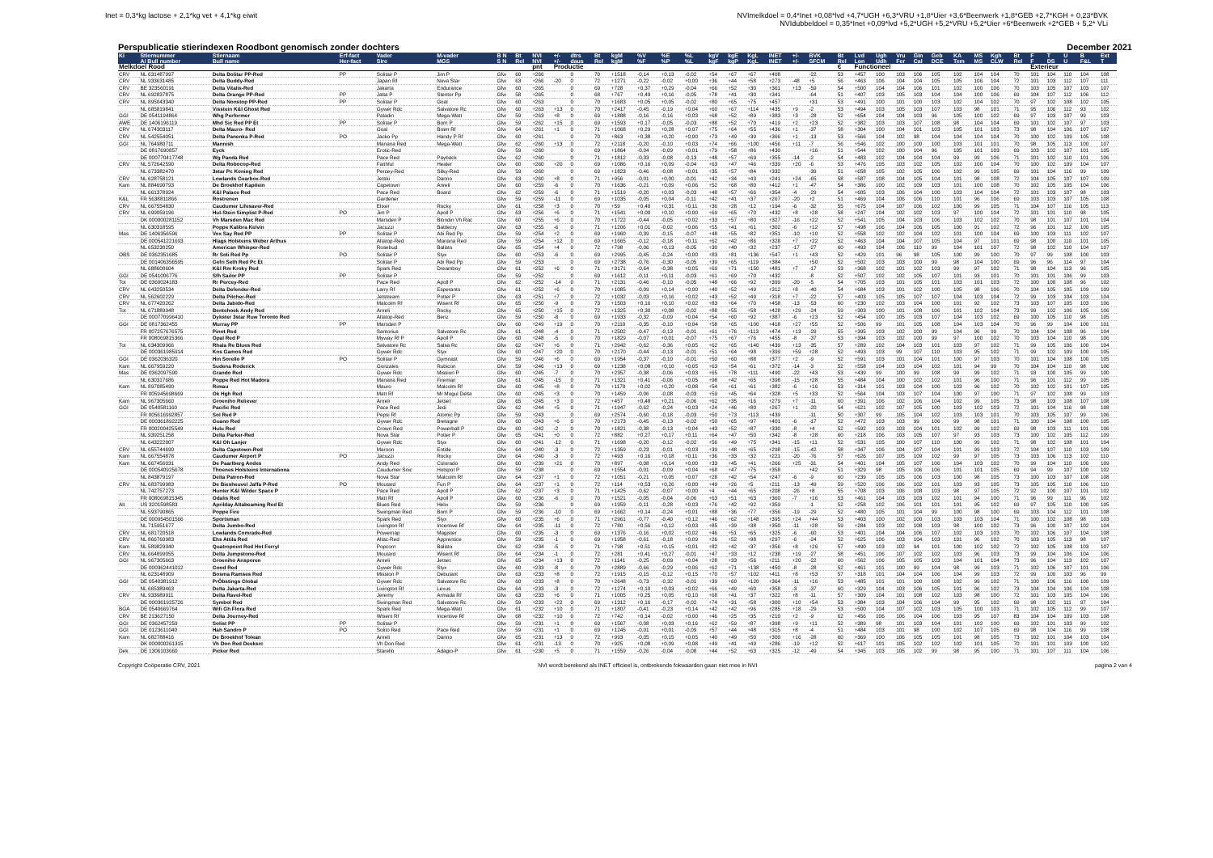Inet = 0,3*kg lactose + 2,1*kg vet + 4,1*kg eiwit
NVImelkdoel = 0,4*Inet +0,08*lvd +4,7*UGH +6,3*VRU +1,8*Uier +3,6*Beenwerk +1,8*GEB +2,7*KGH + 0,23*BVK
NVIdubbeldoel = 0,35*Inet +0,09*lvd +5,2*UGH +5,2*VRU +5,2*Uier +6*Beenwerk +2*GEB + 5,2* VLi
Perspublicatie stierindexen Roodbont genomisch zonder dochters
December 2021
| Ki | Stiernummer | Stiernaam | Erf-fact | Vader | M-vader | B N | Bt | NVI | +/- | dtrs | Bt | kgM | %V | %E | %L | kgV | kgE | KgL | INET | +/- | BVK | Bt | Lvd | Ugh | Vru | Gin | Geb | KA | MS | Kgh | Bt | F | T | U | B | Ext |
| --- | --- | --- | --- | --- | --- | --- | --- | --- | --- | --- | --- | --- | --- | --- | --- | --- | --- | --- | --- | --- | --- | --- | --- | --- | --- | --- | --- | --- | --- | --- | --- | --- | --- | --- | --- | --- |
| | Ai Bull number | Bull name | Her-fact | Sire | MGS | S N | Rel | NVI | +/- | daus | Rel | kgM | %F | %P | %L | kgF | kgP | KgL | INET | +/- | SFCM | Rel | Lon | Udh | Fer | Cal | DCE | Tem | MS | CLW | Rel | F | DS | U | F&L | T |
| Melkdoel Rood | | | | | | | | pnt | Productie | | | | | | | | | | | | | € | Functioneel | | | | | | | | | Exterieur | | | | |
| CRV | NL 631487997 | Delta Bolitar PP-Red | PP | Solitair P | Jim P | Gfw | 60 | +266 | | 0 | 70 | +1518 | -0,14 | +0,13 | -0,02 | +54 | +67 | +67 | +408 | | -22 | 53 | +457 | 100 | 103 | 106 | 105 | 102 | 104 | 104 | 70 | 101 | 104 | 110 | 104 | 108 |
| CRV | NL 933631485 | Delta Buddy-Red | | Japan Rf | Nova Star | Gfw | 63 | +266 | -20 | 0 | 72 | +1271 | -0,22 | -0,02 | +0,00 | +36 | +44 | +58 | +273 | -48 | +5 | 56 | +463 | 106 | 104 | 104 | 105 | 105 | 106 | 104 | 72 | 101 | 103 | 112 | 107 | 111 |
| CRV | BE 323560191 | Delta Vitalis-Red | | Jakarta | Endurance | Gfw | 60 | +265 | | 0 | 69 | +728 | +0,37 | +0,29 | -0,04 | +66 | +52 | +30 | +361 | +13 | -59 | 54 | +500 | 104 | 104 | 106 | 101 | 102 | 100 | 106 | 70 | 103 | 105 | 107 | 103 | 107 |
| CRV | NL 692837875 | Delta Orange PP-Red | PP | Jatta P | Stentor Pp | Gfw | 58 | +265 | | 0 | 68 | +767 | +0,49 | +0,16 | -0,05 | +78 | +41 | +30 | +341 | | -64 | 51 | +407 | 103 | 105 | 103 | 104 | 104 | 100 | 106 | 69 | 104 | 107 | 112 | 106 | 112 |
| CRV | NL 895043340 | Delta Nonstop PP-Red | PP | Solitair P | Goal | Gfw | 60 | +263 | | 0 | 70 | +1683 | +0,05 | +0,05 | -0,02 | +80 | +65 | +75 | +457 | | +31 | 53 | +491 | 100 | 101 | 100 | 103 | 102 | 104 | 102 | 70 | 97 | 102 | 108 | 102 | 105 |
| | NL 685819841 | Visstein K&I Ghost Red | | Gywer Rdc | Salvatore Rc | Gfw | 60 | +263 | +13 | 0 | 70 | +2417 | -0,45 | -0,19 | +0,04 | +60 | +67 | +114 | +435 | +9 | -2 | 53 | +494 | 103 | 105 | 103 | 107 | 103 | 98 | 101 | 71 | 95 | 106 | 112 | 93 | 102 |
| GGI | DE 0541194864 | Whg Performer | | Paladin | Mega-Watt | Gfw | 59 | +263 | +8 | 0 | 69 | +1888 | -0,16 | -0,16 | +0,03 | +68 | +52 | +89 | +383 | +3 | -28 | 52 | +654 | 104 | 104 | 103 | 96 | 105 | 100 | 102 | 69 | 97 | 103 | 107 | 99 | 103 |
| AWE | DE 1406196119 | Mhd Sic Red PP Et | PP | Solitair P | Born P | Gfw | 59 | +262 | +15 | 0 | 69 | +1593 | +0,17 | -0,05 | -0,03 | +88 | +52 | +70 | +419 | +2 | +23 | 52 | +382 | 103 | 103 | 107 | 108 | 98 | 104 | 104 | 69 | 101 | 102 | 107 | 97 | 103 |
| CRV | NL 674303117 | Delta Mauro- Red | | Goal | Bram Rf | Gfw | 64 | +261 | +1 | 0 | 71 | +1068 | +0,29 | +0,28 | +0,07 | +75 | +64 | +55 | +436 | +1 | -37 | 58 | +304 | 100 | 104 | 101 | 103 | 105 | 101 | 103 | 73 | 98 | 104 | 106 | 107 | 107 |
| CRV | NL 542554051 | Delta Panenka P-Red | PO | Jacko Pp | Handy P Rf | Gfw | 60 | +261 | | 0 | 70 | +863 | +0,38 | +0,20 | +0,00 | +73 | +49 | +39 | +366 | +1 | -13 | 53 | +566 | 104 | 102 | 98 | 104 | 104 | 104 | 104 | 70 | 100 | 102 | 109 | 105 | 108 |
| GGI | NL 764980711 | Mannish | | Manana Red | Mega-Watt | Gfw | 62 | +260 | +13 | 0 | 72 | +2118 | -0,20 | -0,10 | +0,03 | +74 | +66 | +100 | +456 | +11 | -7 | 56 | +546 | 102 | 100 | 100 | 100 | 103 | 101 | 101 | 70 | 98 | 105 | 113 | 100 | 107 |
| | DE 0817690857 | Eyck | | Erotic-Red | | Gfw | 59 | +260 | | 0 | 69 | +1864 | -0,04 | -0,09 | +0,01 | +79 | +58 | +86 | +430 | | +16 | 51 | +544 | 102 | 100 | 104 | 96 | 105 | 101 | 103 | 69 | 103 | 102 | 107 | 101 | 105 |
| | DE 000770417748 | Wg Panda Red | | Pace Red | Payback | Gfw | 62 | +260 | | 0 | 71 | +1812 | -0,33 | -0,08 | -0,13 | +48 | +57 | +69 | +355 | -14 | -2 | 54 | +483 | 102 | 104 | 104 | 104 | 99 | 99 | 106 | 71 | 101 | 102 | 110 | 101 | 106 |
| CRV | NL 572642590 | Delta Robocop-Red | | Faithful | Healer | Gfw | 60 | +260 | +20 | 0 | 69 | +1086 | +0,16 | +0,09 | -0,04 | +63 | +47 | +46 | +339 | +20 | -6 | 53 | +476 | 105 | 103 | 102 | 105 | 102 | 100 | 104 | 70 | 100 | 102 | 109 | 104 | 107 |
| | NL 673382470 | 3star Pc Koning Red | | Percey-Red | Silky-Red | Gfw | 59 | +260 | | 0 | 69 | +1823 | -0,46 | -0,08 | +0,01 | +35 | +57 | +84 | +332 | | -39 | 51 | +658 | 105 | 102 | 105 | 106 | 102 | 99 | 105 | 69 | 101 | 104 | 116 | 99 | 109 |
| CRV | NL 628758121 | Lowlands Gearbox-Red | | Jetski | Danno | Gfw | 63 | +260 | +8 | 0 | 71 | +956 | -0,01 | +0,00 | -0,01 | +42 | +34 | +43 | +241 | +24 | -65 | 58 | +587 | 108 | 104 | 105 | 104 | 101 | 98 | 108 | 72 | 104 | 105 | 107 | 107 | 109 |
| Kam | NL 884690793 | De Broekhof Kapitein | | Capetown | Anreli | Gfw | 60 | +259 | -6 | 0 | 70 | +1636 | -0,21 | +0,09 | +0,06 | +52 | +68 | +80 | +412 | +1 | -47 | 54 | +386 | 100 | 102 | 109 | 103 | 101 | 100 | 108 | 70 | 102 | 105 | 105 | 104 | 106 |
| | NL 661378924 | K&I Palace Red | | Pace Red | Board | Gfw | 62 | +259 | -6 | 0 | 71 | +1519 | -0,20 | +0,03 | -0,03 | +48 | +57 | +66 | +354 | -4 | -29 | 54 | +605 | 103 | 106 | 104 | 100 | 103 | 104 | 104 | 72 | 101 | 103 | 107 | 98 | 103 |
| K&L | FR 5638811866 | Rostrenen | | Gardener | | Gfw | 59 | +259 | -11 | 0 | 69 | +1035 | -0,05 | +0,04 | -0,11 | +42 | +41 | +37 | +267 | -20 | +2 | 51 | +469 | 104 | 106 | 106 | 110 | 101 | 96 | 106 | 69 | 103 | 103 | 107 | 105 | 108 |
| CRV | NL 667554830 | Caudumer Lifesaver-Red | | Elixer | Rocky | Gfw | 61 | +258 | +3 | 0 | 70 | +59 | +0,40 | +0,31 | +0,11 | +36 | +28 | +12 | +194 | -6 | -32 | 55 | +675 | 104 | 107 | 106 | 102 | 100 | 99 | 105 | 71 | 104 | 107 | 116 | 105 | 113 |
| CRV | NL 699059196 | Hul-Stein Simplist P-Red | PO | Jim P | Apoll P | Gfw | 63 | +256 | +6 | 0 | 71 | +1541 | +0,00 | +0,10 | +0,00 | +69 | +65 | +70 | +432 | +8 | +28 | 58 | +247 | 104 | 102 | 102 | 103 | 97 | 100 | 104 | 72 | 101 | 101 | 110 | 98 | 105 |
| | DK 000000281152 | Vh Marsden Mac Red | | Marsden P | Blondin Vh Rac | Gfw | 60 | +255 | +6 | 0 | 70 | +1722 | -0,44 | -0,05 | +0,02 | +33 | +57 | +80 | +327 | -16 | +22 | 52 | +541 | 105 | 104 | 103 | 106 | 103 | 102 | 102 | 70 | 98 | 101 | 107 | 101 | 104 |
| | NL 630318595 | Poppe Kalibra Kelvin | | Jacuzzi | Battlecry | Gfw | 63 | +255 | -6 | 0 | 71 | +1206 | +0,01 | -0,02 | +0,06 | +55 | +41 | +61 | +302 | -6 | +12 | 57 | +498 | 106 | 104 | 106 | 105 | 100 | 91 | 102 | 72 | 96 | 101 | 112 | 100 | 105 |
| Mas | DE 1406356596 | Vox Say Red PP | PP | Solitair P | Abi Red Pp | Gfw | 59 | +254 | +2 | 0 | 69 | +1960 | -0,39 | -0,15 | -0,07 | +48 | +55 | +82 | +351 | -10 | +10 | 52 | +558 | 102 | 102 | 104 | 102 | 101 | 100 | 104 | 69 | 100 | 103 | 111 | 102 | 107 |
| | DE 000541221693 | Hlags Holsteins Weber Arthus | | Altatop-Red | Manana Red | Gfw | 59 | +254 | +12 | 0 | 69 | +1665 | -0,12 | -0,18 | +0,11 | +62 | +42 | +86 | +328 | +7 | +22 | 52 | +463 | 104 | 104 | 107 | 105 | 104 | 97 | 101 | 69 | 98 | 100 | 110 | 101 | 105 |
| | NL 653230250 | American Whisper-Red | | Rosebud | Balisto | Gfw | 65 | +254 | +4 | 0 | 72 | +798 | -0,06 | +0,13 | -0,05 | +30 | +40 | +32 | +237 | -17 | -27 | 60 | +493 | 104 | 106 | 110 | 99 | 104 | 101 | 107 | 72 | 98 | 102 | 110 | 104 | 107 |
| OBS | DE 0362351685 | Rr Soli Red Pp | PO | Solitair P | Styx | Gfw | 60 | +253 | -6 | 0 | 69 | +2995 | -0,45 | -0,24 | +0,00 | +83 | +81 | +136 | +547 | +1 | +43 | 52 | +429 | 101 | 96 | 98 | 105 | 100 | 99 | 100 | 70 | 97 | 99 | 108 | 100 | 103 |
| | DE 001406356595 | Gefri Seth Red Pc Et | | Solitair P | Abi Red Pp | Gfw | 59 | +253 | | 0 | 69 | +2738 | -0,76 | -0,30 | -0,05 | +39 | +65 | +119 | +384 | | +50 | 52 | +502 | 103 | 103 | 100 | 99 | 98 | 104 | 100 | 69 | 96 | 96 | 114 | 97 | 104 |
| | NL 688600604 | K&I Rm Kroky Red | | Spark Red | Dreamboy | Gfw | 61 | +252 | +6 | 0 | 71 | +3171 | -0,64 | -0,38 | +0,05 | +69 | +71 | +150 | +481 | +7 | -17 | 53 | +368 | 102 | 101 | 102 | 103 | 99 | 97 | 102 | 71 | 98 | 104 | 113 | 96 | 105 |
| GGI | DE 0541006776 | Sfh Sailor PP | PP | Solitair P | | Gfw | 59 | +252 | | 0 | 69 | +1612 | -0,11 | +0,11 | -0,03 | +61 | +69 | +70 | +432 | | -8 | 52 | +507 | 102 | 102 | 105 | 107 | 101 | 93 | 101 | 70 | 101 | 101 | 106 | 99 | 103 |
| Tot | DE 0360024183 | Rr Percey-Red | | Pace Red | Apoll P | Gfw | 62 | +252 | -14 | 0 | 71 | +2131 | -0,46 | -0,10 | -0,05 | +48 | +66 | +92 | +399 | -20 | -5 | 54 | +705 | 103 | 101 | 105 | 101 | 103 | 101 | 103 | 72 | 100 | 100 | 108 | 96 | 102 |
| CRV | NL 643250534 | Delta Defender-Red | | Larry Rf | Esperanto | Gfw | 61 | +252 | +6 | 0 | 70 | +1085 | -0,09 | +0,14 | +0,00 | +40 | +52 | +49 | +312 | +8 | -40 | 54 | +684 | 103 | 101 | 102 | 100 | 105 | 98 | 106 | 70 | 104 | 105 | 105 | 109 | 109 |
| CRV | NL 562602229 | Delta Pitcher-Red | | Jetstream | Potter P | Gfw | 63 | +251 | +7 | 0 | 72 | +1032 | -0,03 | +0,16 | +0,02 | +43 | +52 | +49 | +318 | +7 | -22 | 57 | +403 | 105 | 105 | 107 | 107 | 104 | 103 | 104 | 72 | 99 | 103 | 104 | 103 | 104 |
| CRV | NL 677420262 | Delta Jabido-Red | | Malcolm Rf | Wisent Rf | Gfw | 65 | +250 | -9 | 0 | 73 | +1503 | +0,16 | +0,10 | +0,02 | +83 | +64 | +70 | +458 | -13 | -53 | 60 | +230 | 102 | 103 | 104 | 100 | 101 | 92 | 102 | 73 | 103 | 107 | 105 | 103 | 106 |
| Tot | NL 671889948 | Bentehoek Andy Red | | Anreli | Rocky | Gfw | 65 | +250 | +15 | 0 | 72 | +1325 | +0,30 | +0,08 | -0,02 | +88 | +55 | +58 | +428 | +29 | -24 | 59 | +303 | 100 | 101 | 108 | 106 | 101 | 102 | 104 | 73 | 99 | 102 | 106 | 105 | 106 |
| | DE 000770996410 | Dykster 3star Ruw Toronto Red | | Altatop-Red | Benz | Gfw | 59 | +250 | -8 | 0 | 69 | +1933 | -0,32 | -0,09 | +0,04 | +54 | +60 | +92 | +387 | -6 | +23 | 52 | +454 | 100 | 105 | 103 | 107 | 104 | 103 | 102 | 69 | 100 | 105 | 110 | 98 | 105 |
| GGI | DE 0817362455 | Murray PP | PP | Marsden P | | Gfw | 60 | +249 | +19 | 0 | 70 | +2110 | -0,35 | -0,10 | +0,04 | +58 | +65 | +100 | +418 | +27 | +55 | 52 | +506 | 99 | 101 | 105 | 108 | 104 | 103 | 104 | 70 | 96 | 99 | 104 | 100 | 101 |
| | FR 007257676575 | Pinot Red | | Santorius | Salvatore Rc | Gfw | 61 | +248 | -4 | 0 | 71 | +2502 | -0,47 | -0,13 | -0,01 | +61 | +76 | +113 | +474 | +13 | -29 | 55 | +395 | 103 | 102 | 100 | 99 | 104 | 96 | 99 | 70 | 104 | 104 | 108 | 96 | 104 |
| | FR 008069815366 | Opal Red P | | Myway Rf P | Apoll P | Gfw | 60 | +248 | -5 | 0 | 70 | +1829 | -0,07 | +0,01 | -0,07 | +75 | +67 | +76 | +455 | -8 | -37 | 53 | +394 | 103 | 102 | 100 | 99 | 97 | 100 | 102 | 70 | 103 | 104 | 110 | 98 | 106 |
| Tot | NL 634309966 | Rhala Re Blues Red | | Salvatore Rc | Salsa Rc | Gfw | 62 | +247 | +6 | 0 | 71 | +2942 | -0,62 | -0,36 | +0,05 | +62 | +65 | +140 | +439 | +13 | -35 | 57 | +289 | 102 | 104 | 103 | 101 | 103 | 97 | 102 | 71 | 99 | 105 | 106 | 100 | 104 |
| | DE 000361985914 | Kns Gamos Red | | Gywer Rdc | Styx | Gfw | 60 | +247 | +20 | 0 | 70 | +2170 | -0,44 | -0,13 | -0,01 | +51 | +64 | +98 | +399 | +59 | +28 | 52 | +493 | 103 | 99 | 107 | 110 | 103 | 95 | 102 | 71 | 99 | 102 | 109 | 100 | 105 |
| GGI | DE 0362036320 | Hin Sorello P | PO | Solitair P | Gymnast | Gfw | 59 | +246 | +6 | 0 | 69 | +1954 | -0,37 | -0,10 | -0,01 | +50 | +60 | +88 | +377 | +2 | -9 | 52 | +591 | 103 | 101 | 104 | 101 | 100 | 97 | 103 | 70 | 101 | 104 | 108 | 100 | 105 |
| Kam | NL 667959220 | Sudena Roderick | | Gonzales | Rubicon | Gfw | 59 | +246 | +13 | 0 | 69 | +1238 | +0,08 | +0,10 | +0,05 | +63 | +54 | +61 | +372 | -14 | -3 | 52 | +558 | 104 | 103 | 104 | 102 | 101 | 94 | 99 | 70 | 104 | 104 | 110 | 98 | 106 |
| Mas | DE 0362097590 | Grando Red | | Gywer Rdc | Mission P | Gfw | 60 | +245 | -7 | 0 | 70 | +2357 | -0,38 | -0,06 | +0,03 | +65 | +78 | +111 | +490 | -22 | +43 | 53 | +439 | 99 | 100 | 99 | 108 | 99 | 99 | 102 | 71 | 93 | 100 | 105 | 99 | 100 |
| | NL 630317686 | Poppe Red Hot Madora | | Manana Red | Fireman | Gfw | 61 | +245 | -15 | 0 | 71 | +1321 | +0,41 | -0,06 | +0,05 | +98 | +42 | +65 | +398 | -15 | +28 | 55 | +484 | 104 | 100 | 102 | 102 | 101 | 96 | 100 | 71 | 96 | 101 | 112 | 99 | 105 |
| Kam | NL 897085490 | Rimau | | Mauro | Malcolm Rf | Gfw | 60 | +245 | +8 | 0 | 70 | +1170 | +0,02 | +0,20 | +0,08 | +54 | +61 | +61 | +382 | -6 | +16 | 53 | +314 | 101 | 103 | 104 | 100 | 103 | 96 | 102 | 70 | 102 | 102 | 101 | 107 | 105 |
| | FR 005945698669 | Ok Hgh Red | | Matt Rf | Mr Mogul Delta | Gfw | 60 | +245 | +3 | 0 | 70 | +1459 | -0,06 | -0,08 | -0,03 | +59 | +45 | +64 | +328 | +5 | +33 | 52 | +564 | 104 | 103 | 107 | 104 | 100 | 97 | 100 | 71 | 97 | 102 | 108 | 99 | 103 |
| Kam | NL 967305660 | Groeniho Reliever | | Anreli | Jetset | Gfw | 65 | +245 | +3 | 0 | 72 | +457 | +0,48 | +0,21 | -0,06 | +62 | +35 | +16 | +279 | +7 | -11 | 60 | +391 | 106 | 102 | 106 | 104 | 102 | 99 | 105 | 73 | 98 | 103 | 108 | 107 | 108 |
| GGI | DE 0540581160 | Pacific Red | | Pace Red | Jedi | Gfw | 62 | +244 | +5 | 0 | 71 | +1947 | -0,62 | -0,24 | +0,03 | +24 | +46 | +80 | +267 | +1 | -20 | 54 | +621 | 102 | 107 | 105 | 100 | 103 | 102 | 103 | 72 | 101 | 104 | 116 | 98 | 108 |
| | FR 005616992857 | Sol Red P | | Pepsi Rf | Atomic Pp | Gfw | 59 | +243 | | 0 | 69 | +2574 | -0,60 | -0,18 | -0,03 | +50 | +73 | +113 | +439 | | -11 | 50 | +307 | 99 | 105 | 104 | 102 | 103 | 103 | 101 | 70 | 103 | 105 | 107 | 99 | 106 |
| | DE 000361892225 | Guano Red | | Gywer Rdc | Bretagne | Gfw | 60 | +243 | +6 | 0 | 70 | +2173 | -0,45 | -0,13 | -0,02 | +50 | +65 | +97 | +401 | -6 | -17 | 52 | +472 | 103 | 103 | 99 | 106 | 99 | 98 | 101 | 71 | 100 | 104 | 108 | 100 | 105 |
| | FR 000200425549 | Hulu Red | | Crown Red | Powerball P | Gfw | 60 | +242 | -2 | 0 | 70 | +1821 | -0,38 | -0,13 | +0,04 | +43 | +52 | +87 | +330 | -8 | +4 | 52 | +592 | 103 | 103 | 104 | 101 | 102 | 99 | 102 | 69 | 98 | 103 | 111 | 101 | 106 |
| | NL 939251258 | Delta Parker-Red | | Nova Star | Potter P | Gfw | 65 | +241 | +0 | 0 | 72 | +882 | +0,27 | +0,17 | +0,11 | +64 | +47 | +50 | +342 | -8 | +28 | 60 | +218 | 106 | 103 | 105 | 107 | 97 | 93 | 103 | 73 | 100 | 102 | 105 | 112 | 109 |
| | NL 643222007 | K&I Oh Lanjer | | Gywer Rdc | Styx | Gfw | 60 | +241 | -12 | 0 | 71 | +1698 | -0,20 | -0,12 | -0,02 | +56 | +49 | +75 | +341 | -15 | +11 | 52 | +531 | 105 | 100 | 107 | 110 | 100 | 99 | 102 | 71 | 98 | 102 | 108 | 101 | 104 |
| CRV | NL 655744690 | Delta Capetown-Red | | Maroon | Entitle | Gfw | 64 | +240 | -3 | 0 | 72 | +1359 | -0,23 | -0,01 | +0,03 | +39 | +48 | +65 | +298 | -15 | -42 | 58 | +347 | 106 | 104 | 107 | 104 | 101 | 99 | 103 | 72 | 104 | 107 | 110 | 103 | 109 |
| Kam | NL 667554878 | Caudumer Airport P | PO | Jacuzzi | Rocky | Gfw | 64 | +240 | -3 | 0 | 72 | +493 | +0,16 | +0,18 | +0,11 | +36 | +33 | +32 | +221 | -20 | -76 | 57 | +626 | 107 | 105 | 109 | 102 | 99 | 97 | 105 | 73 | 103 | 106 | 113 | 102 | 110 |
| Kam | NL 667456031 | De Paarlberg Andes | | Andy Red | Colorado | Gfw | 60 | +239 | +21 | 0 | 70 | +897 | -0,08 | +0,14 | +0,00 | +33 | +45 | +41 | +266 | +25 | -31 | 54 | +401 | 104 | 105 | 107 | 106 | 104 | 103 | 102 | 70 | 99 | 104 | 110 | 106 | 109 |
| | DE 000540925678 | Thoenes Holsteins Internationa | | Caudumer Snic | Hotspot P | Gfw | 59 | +238 | | 0 | 69 | +1554 | -0,01 | -0,09 | +0,04 | +68 | +47 | +75 | +358 | | +42 | 51 | +329 | 98 | 105 | 106 | 106 | 101 | 101 | 105 | 69 | 94 | 99 | 107 | 100 | 102 |
| | NL 843879197 | Delta Patron-Red | | Nova Star | Malcolm Rf | Gfw | 64 | +237 | +1 | 0 | 72 | +1051 | -0,21 | +0,05 | +0,07 | +28 | +42 | +54 | +247 | -6 | -9 | 60 | +239 | 105 | 105 | 106 | 103 | 100 | 98 | 105 | 73 | 100 | 103 | 107 | 108 | 108 |
| CRV | NL 683799983 | De Biesheuvel Jaffa P-Red | PO | Moutard | Fun P | Gfw | 64 | +237 | +1 | 0 | 72 | +114 | +0,53 | +0,26 | +0,00 | +49 | +26 | +5 | +211 | -13 | -49 | 59 | +520 | 106 | 106 | 102 | 101 | 103 | 93 | 105 | 73 | 105 | 105 | 110 | 106 | 110 |
| | NL 742757273 | Hunter K&I Wilder Space P | | Pace Red | Apoll P | Gfw | 62 | +237 | +3 | 0 | 71 | +1425 | -0,62 | -0,07 | +0,00 | +4 | +44 | +65 | +208 | -26 | +8 | 55 | +708 | 103 | 106 | 108 | 103 | 98 | 97 | 105 | 72 | 92 | 100 | 107 | 101 | 102 |
| | FR 008069815345 | Odalis Red | | Matt Rf | Apoll P | Gfw | 60 | +236 | -6 | 0 | 70 | +1521 | -0,05 | -0,04 | -0,06 | +63 | +51 | +63 | +360 | -7 | +16 | 53 | +461 | 104 | 103 | 103 | 102 | 101 | 94 | 100 | 71 | 96 | 99 | 111 | 96 | 102 |
| Alt | US 3201598583 | Aprilday Altabeaming Red Et | | Blues Red | Helix | Gfw | 59 | +236 | | 0 | 69 | +1959 | -0,11 | -0,28 | +0,03 | +76 | +42 | +92 | +359 | | -1 | 52 | +258 | 102 | 106 | 101 | 101 | 101 | 95 | 102 | 69 | 97 | 105 | 110 | 100 | 105 |
| | NL 593790865 | Poppe Fire | | Swingman Red | Born P | Gfw | 59 | +236 | -10 | 0 | 69 | +1662 | +0,14 | -0,24 | +0,01 | +88 | +36 | +77 | +356 | -19 | -29 | 52 | +480 | 105 | 101 | 104 | 99 | 100 | 98 | 100 | 69 | 103 | 104 | 112 | 101 | 108 |
| | DE 000954501566 | Sportsman | | Spark Red | Styx | Gfw | 60 | +235 | +6 | 0 | 71 | +2961 | -0,77 | -0,40 | +0,12 | +46 | +62 | +148 | +395 | +24 | +44 | 53 | +403 | 100 | 102 | 100 | 103 | 103 | 103 | 104 | 71 | 100 | 102 | 108 | 98 | 103 |
| | NL 715951677 | Delta Jumbo-Red | | Livington Rf | Incentive Rf | Gfw | 64 | +235 | -11 | 0 | 72 | +780 | +0,56 | +0,12 | +0,03 | +85 | +39 | +38 | +350 | -11 | +28 | 59 | +284 | 103 | 102 | 108 | 103 | 98 | 100 | 102 | 73 | 96 | 100 | 107 | 102 | 104 |
| CRV | NL 681720518 | Lowlands Comrade-Red | | Powernap | Magister | Gfw | 60 | +235 | -3 | 0 | 69 | +1376 | -0,16 | +0,02 | +0,02 | +46 | +51 | +65 | +325 | -6 | -60 | 53 | +401 | 104 | 104 | 106 | 107 | 102 | 103 | 103 | 70 | 102 | 106 | 107 | 104 | 108 |
| CRV | NL 866760983 | Ehs Attila Red | | Altac-Red | Apprentice | Gfw | 59 | +235 | -1 | 0 | 69 | +1958 | -0,61 | -0,18 | +0,09 | +26 | +52 | +98 | +297 | -6 | -24 | 52 | +625 | 106 | 103 | 104 | 103 | 101 | 96 | 102 | 70 | 103 | 105 | 113 | 98 | 107 |
| Kam | NL 589829340 | Quatropoint Red Hot Ferryl | | Popcorn | Balisto | Gfw | 62 | +234 | -5 | 0 | 71 | +798 | +0,51 | +0,15 | +0,01 | +82 | +42 | +37 | +356 | +8 | +26 | 57 | +490 | 103 | 102 | 94 | 101 | 100 | 102 | 102 | 72 | 102 | 105 | 108 | 103 | 107 |
| CRV | NL 664899055 | Delta Jumpstone-Red | | Moutard | Wisent Rf | Gfw | 64 | +234 | -1 | 0 | 72 | +281 | +0,41 | +0,27 | -0,01 | +47 | +33 | +12 | +238 | +19 | -27 | 58 | +451 | 106 | 107 | 102 | 102 | 103 | 96 | 103 | 73 | 99 | 104 | 106 | 104 | 106 |
| GGI | NL 967305663 | Groeniho Ansporen | | Anreli | Jetset | Gfw | 65 | +234 | +13 | 0 | 72 | +1141 | -0,25 | -0,09 | +0,04 | +28 | +33 | +56 | +211 | +20 | -22 | 60 | +562 | 106 | 105 | 105 | 103 | 104 | 101 | 104 | 73 | 96 | 104 | 113 | 102 | 107 |
| | DE 000362441012 | Good Red | | Gywer Rdc | Styx | Gfw | 60 | +233 | -8 | 0 | 70 | +2889 | -0,66 | -0,29 | +0,06 | +62 | +71 | +138 | +450 | -8 | -28 | 52 | +461 | 101 | 100 | 99 | 104 | 98 | 99 | 103 | 71 | 102 | 106 | 107 | 101 | 106 |
| | NL 623148909 | Bosma Ramses Red | | Mission P | Debutant | Gfw | 63 | +233 | +8 | 0 | 72 | +1915 | -0,15 | -0,12 | +0,15 | +70 | +57 | +102 | +411 | +8 | +53 | 57 | +318 | 101 | 104 | 104 | 106 | 104 | 99 | 103 | 72 | 99 | 100 | 103 | 96 | 99 |
| GGI | DE 0540381912 | PrÖbstings Global | | Gywer Rdc | Salvatore Rc | Gfw | 60 | +233 | +8 | 0 | 70 | +2648 | -0,73 | -0,32 | -0,01 | +39 | +60 | +120 | +364 | -11 | +16 | 53 | +485 | 101 | 101 | 100 | 108 | 102 | 99 | 102 | 71 | 100 | 106 | 116 | 100 | 109 |
| | NL 665389463 | Delta Jakarta-Red | | Livington Rf | Lexus | Gfw | 64 | +233 | -3 | 0 | 72 | +1274 | +0,10 | +0,03 | +0,02 | +66 | +49 | +60 | +358 | -3 | -37 | 60 | +329 | 104 | 103 | 106 | 105 | 101 | 96 | 102 | 73 | 104 | 104 | 106 | 104 | 108 |
| CRV | NL 933989911 | Delta Ravel-Red | | Jeremy | Armada Rf | Gfw | 63 | +233 | +6 | 0 | 71 | +1005 | +0,25 | +0,05 | +0,10 | +68 | +41 | +37 | +322 | +8 | -11 | 57 | +309 | 104 | 101 | 108 | 102 | 103 | 98 | 100 | 72 | 101 | 103 | 105 | 104 | 106 |
| | DE 000361925726 | Symbol Red | | Swingman Red | Salvatore Rc | Gfw | 59 | +233 | +22 | 0 | 69 | +1312 | +0,16 | -0,17 | -0,02 | +74 | +31 | +58 | +300 | +10 | +54 | 53 | +384 | 103 | 104 | 106 | 104 | 99 | 95 | 102 | 69 | 98 | 102 | 111 | 97 | 104 |
| BGA | DE 0540669764 | Wifi Gh Flora Red | | Spark Red | Mega-Watt | Gfw | 61 | +232 | +10 | 0 | 71 | +1807 | -0,41 | -0,23 | +0,14 | +42 | +42 | +96 | +285 | +18 | -29 | 53 | +500 | 104 | 107 | 102 | 103 | 105 | 100 | 103 | 71 | 102 | 105 | 112 | 99 | 107 |
| CRV | BE 213627150 | Delta Journey-Red | | Wisent Rf | Incentive Rf | Gfw | 68 | +232 | +10 | 0 | 72 | +742 | +0,14 | -0,02 | +0,00 | +46 | +25 | +35 | +210 | +2 | -9 | 62 | +456 | 106 | 106 | 104 | 106 | 103 | 95 | 107 | 83 | 104 | 104 | 109 | 103 | 108 |
| GGI | DE 0362457259 | Solist PP | PP | Solitair P | | Gfw | 59 | +231 | +1 | 0 | 69 | +1567 | -0,08 | +0,03 | +0,16 | +62 | +59 | +87 | +398 | +9 | +11 | 52 | +389 | 98 | 101 | 103 | 104 | 101 | 102 | 100 | 69 | 102 | 101 | 103 | 99 | 102 |
| GGI | DE 0123611040 | Hah Sandro P | PO | Solito Red | Pace Red | Gfw | 59 | +231 | +1 | 0 | 69 | +1245 | -0,01 | +0,01 | -0,09 | +57 | +44 | +48 | +315 | +8 | -4 | 51 | +484 | 103 | 101 | 98 | 100 | 102 | 107 | 105 | 69 | 98 | 104 | 116 | 99 | 108 |
| Kam | NL 682788416 | De Broekhof Tolean | | Anreli | Danno | Gfw | 65 | +231 | +13 | 0 | 72 | +993 | -0,05 | +0,15 | +0,05 | +40 | +49 | +50 | +300 | +16 | -28 | 60 | +369 | 100 | 106 | 105 | 105 | 101 | 98 | 105 | 73 | 102 | 101 | 104 | 103 | 104 |
| | DK 000000261315 | Vh Don Red Deeksrc | | Vh Don Red | | Gfw | 61 | +231 | -13 | 0 | 70 | +925 | +0,08 | +0,09 | +0,08 | +49 | +41 | +49 | +286 | -19 | +12 | 52 | +617 | 101 | 105 | 102 | 102 | 102 | 101 | 105 | 70 | 101 | 101 | 103 | 100 | 102 |
| Dek | DE 1306103660 | Picker Red | | Starello | Adagio-P | Gfw | 61 | +230 | +5 | 0 | 71 | +1559 | -0,26 | -0,04 | -0,08 | +44 | +52 | +63 | +325 | -12 | -49 | 54 | +345 | 103 | 105 | 102 | 99 | 98 | 95 | 100 | 71 | 101 | 107 | 111 | 104 | 106 |
Copyright Coöperatie CRV, 2021 NVI wordt berekend als INET officieel is, ontbrekende fokwaarden gaan niet mee in NVI
pagina 2 van 4